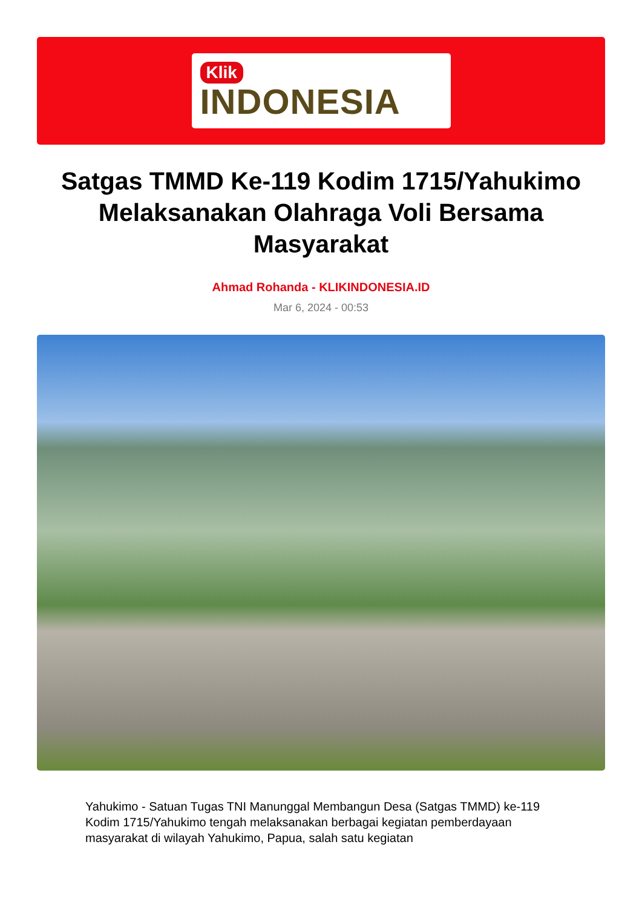Klik
INDONESIA
Satgas TMMD Ke-119 Kodim 1715/Yahukimo Melaksanakan Olahraga Voli Bersama Masyarakat
Ahmad Rohanda - KLIKINDONESIA.ID
Mar 6, 2024 - 00:53
Yahukimo - Satuan Tugas TNI Manunggal Membangun Desa (Satgas TMMD) ke-119 Kodim 1715/Yahukimo tengah melaksanakan berbagai kegiatan pemberdayaan masyarakat di wilayah Yahukimo, Papua, salah satu kegiatan